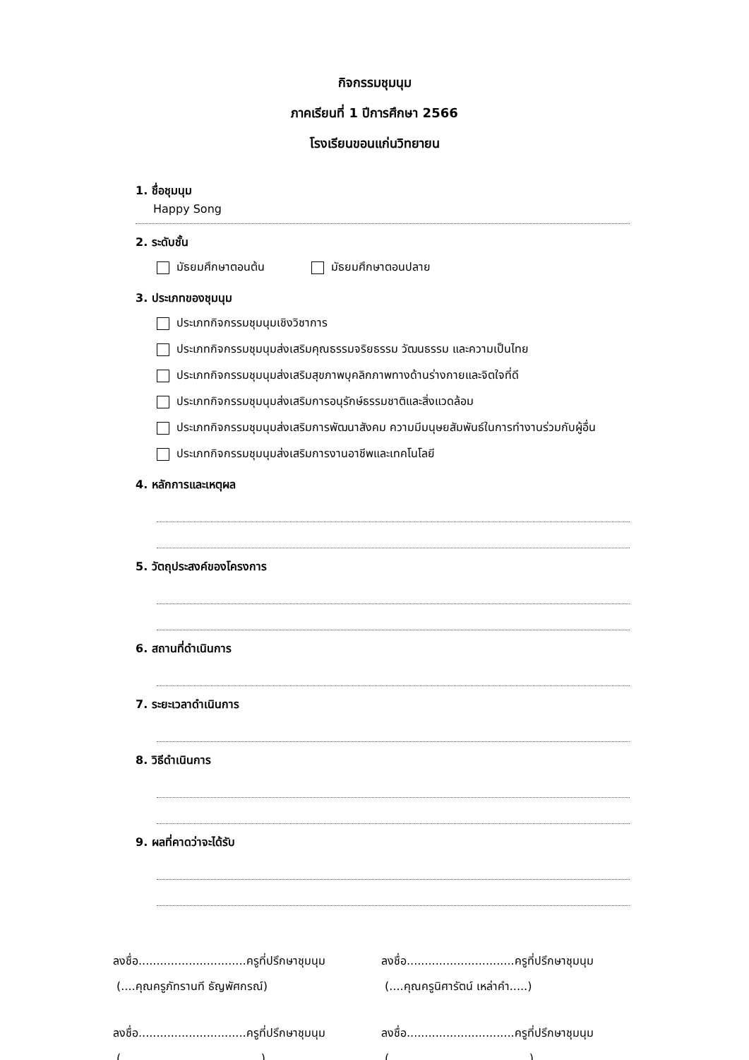กิจกรรมชุมนุม
ภาคเรียนที่ 1 ปีการศึกษา 2566
โรงเรียนขอนแก่นวิทยายน
1. ชื่อชุมนุม
Happy Song
2. ระดับชั้น
มัธยมศึกษาตอนต้น มัธยมศึกษาตอนปลาย
3. ประเภทของชุมนุม
ประเภทกิจกรรมชุมนุมเชิงวิชาการ
ประเภทกิจกรรมชุมนุมส่งเสริมคุณธรรมจริยธรรม วัฒนธรรม และความเป็นไทย
ประเภทกิจกรรมชุมนุมส่งเสริมสุขภาพบุคลิกภาพทางด้านร่างกายและจิตใจที่ดี
ประเภทกิจกรรมชุมนุมส่งเสริมการอนุรักษ์ธรรมชาติและสิ่งแวดล้อม
ประเภทกิจกรรมชุมนุมส่งเสริมการพัฒนาสังคม ความมีมนุษยสัมพันธ์ในการทำงานร่วมกับผู้อื่น
ประเภทกิจกรรมชุมนุมส่งเสริมการงานอาชีพและเทคโนโลยี
4. หลักการและเหตุผล
5. วัตถุประสงค์ของโครงการ
6. สถานที่ดำเนินการ
7. ระยะเวลาดำเนินการ
8. วิธีดำเนินการ
9. ผลที่คาดว่าจะได้รับ
ลงชื่อ..............................ครูที่ปรึกษาชุมนุม
(....คุณครูภัทรานที ธัญพัศกรณ์)
ลงชื่อ..............................ครูที่ปรึกษาชุมนุม
(....คุณครูนิศารัตน์ เหล่าคำ.....)
ลงชื่อ..............................ครูที่ปรึกษาชุมนุม
(.......................................)
ลงชื่อ..............................ครูที่ปรึกษาชุมนุม
(.......................................)